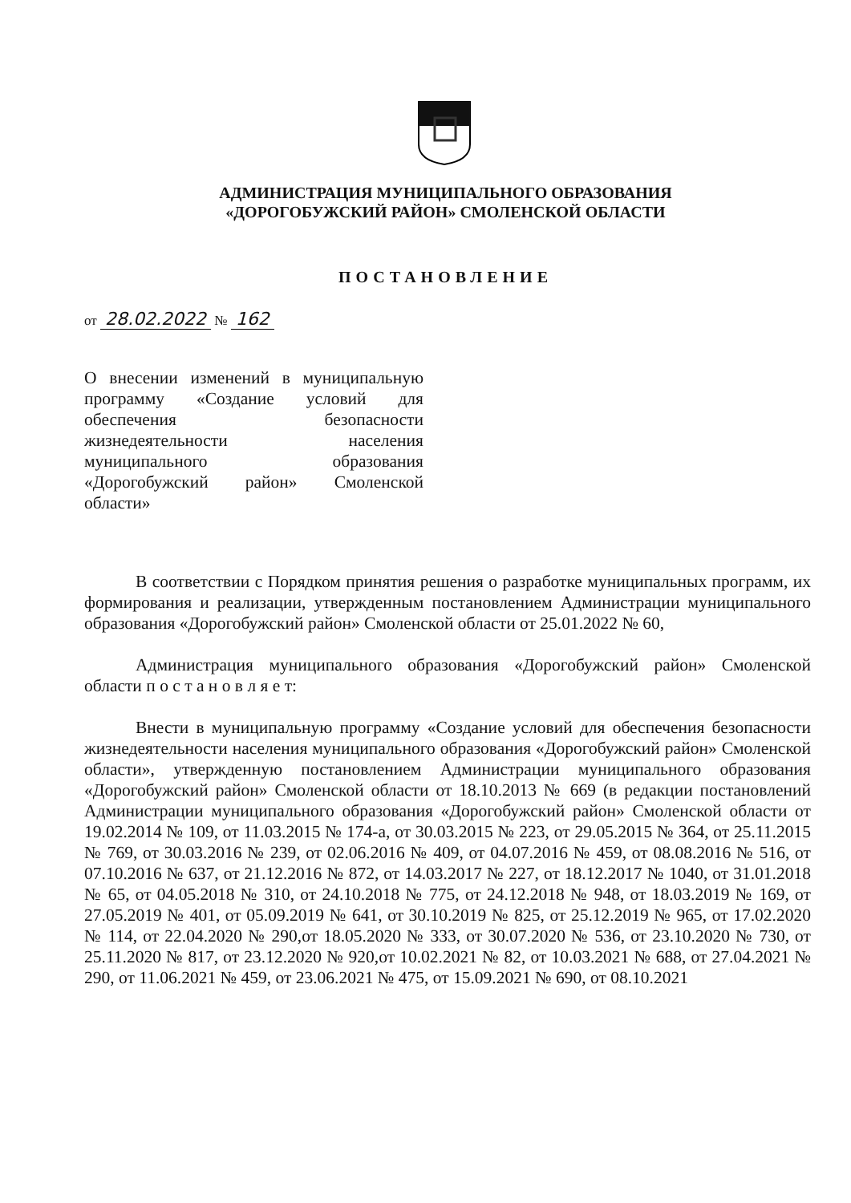АДМИНИСТРАЦИЯ МУНИЦИПАЛЬНОГО ОБРАЗОВАНИЯ
«ДОРОГОБУЖСКИЙ РАЙОН» СМОЛЕНСКОЙ ОБЛАСТИ
ПОСТАНОВЛЕНИЕ
от 28.02.2022 № 162
О внесении изменений в муниципальную программу «Создание условий для обеспечения безопасности жизнедеятельности населения муниципального образования «Дорогобужский район» Смоленской области»
В соответствии с Порядком принятия решения о разработке муниципальных программ, их формирования и реализации, утвержденным постановлением Администрации муниципального образования «Дорогобужский район» Смоленской области от 25.01.2022 № 60,
Администрация муниципального образования «Дорогобужский район» Смоленской области п о с т а н о в л я е т:
Внести в муниципальную программу «Создание условий для обеспечения безопасности жизнедеятельности населения муниципального образования «Дорогобужский район» Смоленской области», утвержденную постановлением Администрации муниципального образования «Дорогобужский район» Смоленской области от 18.10.2013 № 669 (в редакции постановлений Администрации муниципального образования «Дорогобужский район» Смоленской области от 19.02.2014 № 109, от 11.03.2015 № 174-а, от 30.03.2015 № 223, от 29.05.2015 № 364, от 25.11.2015 № 769, от 30.03.2016 № 239, от 02.06.2016 № 409, от 04.07.2016 № 459, от 08.08.2016 № 516, от 07.10.2016 № 637, от 21.12.2016 № 872, от 14.03.2017 № 227, от 18.12.2017 № 1040, от 31.01.2018 № 65, от 04.05.2018 № 310, от 24.10.2018 № 775, от 24.12.2018 № 948, от 18.03.2019 № 169, от 27.05.2019 № 401, от 05.09.2019 № 641, от 30.10.2019 № 825, от 25.12.2019 № 965, от 17.02.2020 № 114, от 22.04.2020 № 290,от 18.05.2020 № 333, от 30.07.2020 № 536, от 23.10.2020 № 730, от 25.11.2020 № 817, от 23.12.2020 № 920,от 10.02.2021 № 82, от 10.03.2021 № 688, от 27.04.2021 № 290, от 11.06.2021 № 459, от 23.06.2021 № 475, от 15.09.2021 № 690, от 08.10.2021